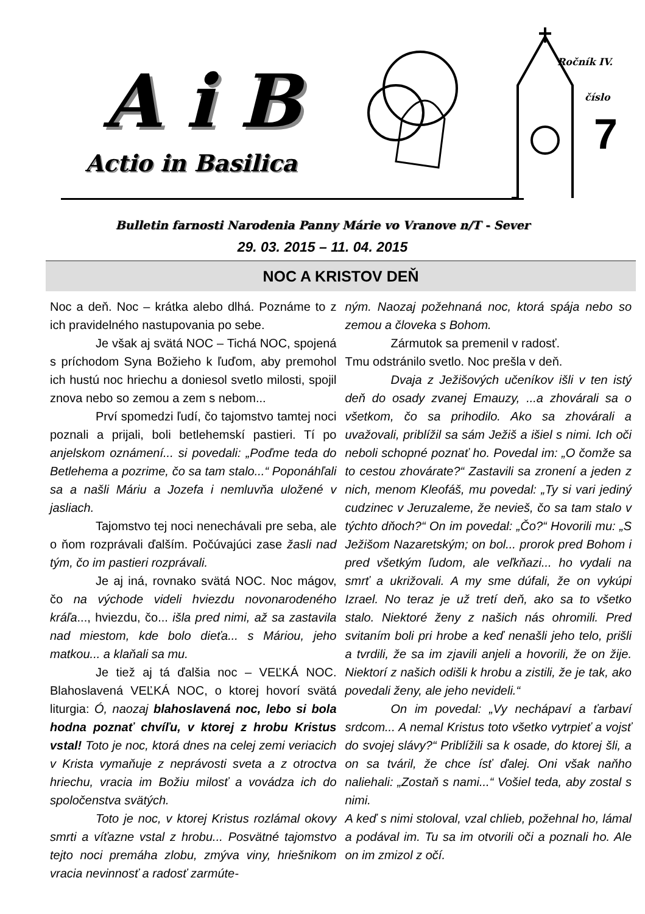A i B
Actio in Basilica
Ročník IV.
číslo
7
Bulletin farnosti Narodenia Panny Márie vo Vranove n/T - Sever
29. 03. 2015 – 11. 04. 2015
NOC A KRISTOV DEŇ
Noc a deň. Noc – krátka alebo dlhá. Poznáme to z ich pravidelného nastupovania po sebe.
Je však aj svätá NOC – Tichá NOC, spojená s príchodom Syna Božieho k ľuďom, aby premohol ich hustú noc hriechu a doniesol svetlo milosti, spojil znova nebo so zemou a zem s nebom...
Prví spomedzi ľudí, čo tajomstvo tamtej noci poznali a prijali, boli betlehemskí pastieri. Tí po anjelskom oznámení... si povedali: „Poďme teda do Betlehema a pozrime, čo sa tam stalo...“ Poponáhľali sa a našli Máriu a Jozefa i nemluvňa uložené v jasliach.
Tajomstvo tej noci nenechávali pre seba, ale o ňom rozprávali ďalším. Počúvajúci zase žasli nad tým, čo im pastieri rozprávali.
Je aj iná, rovnako svätá NOC. Noc mágov, čo na východe videli hviezdu novonarodeného kráľa..., hviezdu, čo... išla pred nimi, až sa zastavila nad miestom, kde bolo dieťa... s Máriou, jeho matkou... a klaňali sa mu.
Je tiež aj tá ďalšia noc – VEĽKÁ NOC. Blahoslavená VEĽKÁ NOC, o ktorej hovorí svätá liturgia: Ó, naozaj blahoslavená noc, lebo si bola hodna poznať chvíľu, v ktorej z hrobu Kristus vstal! Toto je noc, ktorá dnes na celej zemi veriacich v Krista vymaňuje z neprávosti sveta a z otroctva hriechu, vracia im Božiu milosť a vovádza ich do spoločenstva svätých.
Toto je noc, v ktorej Kristus rozlámal okovy smrti a víťazne vstal z hrobu... Posvätné tajomstvo tejto noci premáha zlobu, zmýva viny, hriešnikom vracia nevinnosť a radosť zarmúte-
ným. Naozaj požehnaná noc, ktorá spája nebo so zemou a človeka s Bohom.
Zármutok sa premenil v radosť.
Tmu odstránilo svetlo. Noc prešla v deň.
Dvaja z Ježišových učeníkov išli v ten istý deň do osady zvanej Emauzy, ...a zhovárali sa o všetkom, čo sa prihodilo. Ako sa zhovárali a uvažovali, priblížil sa sám Ježiš a išiel s nimi. Ich oči neboli schopné poznať ho. Povedal im: „O čomže sa to cestou zhovárate?“ Zastavili sa zronení a jeden z nich, menom Kleofáš, mu povedal: „Ty si vari jediný cudzinec v Jeruzaleme, že nevieš, čo sa tam stalo v týchto dňoch?“ On im povedal: „Čo?“ Hovorili mu: „S Ježišom Nazaretským; on bol... prorok pred Bohom i pred všetkým ľudom, ale veľkňazi... ho vydali na smrť a ukrižovali. A my sme dúfali, že on vykúpi Izrael. No teraz je už tretí deň, ako sa to všetko stalo. Niektoré ženy z našich nás ohromili. Pred svitaním boli pri hrobe a keď nenašli jeho telo, prišli a tvrdili, že sa im zjavili anjeli a hovorili, že on žije. Niektorí z našich odišli k hrobu a zistili, že je tak, ako povedali ženy, ale jeho nevideli.“
On im povedal: „Vy nechápaví a ťarbaví srdcom... A nemal Kristus toto všetko vytrpieť a vojsť do svojej slávy?“ Priblížili sa k osade, do ktorej šli, a on sa tváril, že chce ísť ďalej. Oni však naňho naliehali: „Zostaň s nami...“ Vošiel teda, aby zostal s nimi.
A keď s nimi stoloval, vzal chlieb, požehnal ho, lámal a podával im. Tu sa im otvorili oči a poznali ho. Ale on im zmizol z očí.